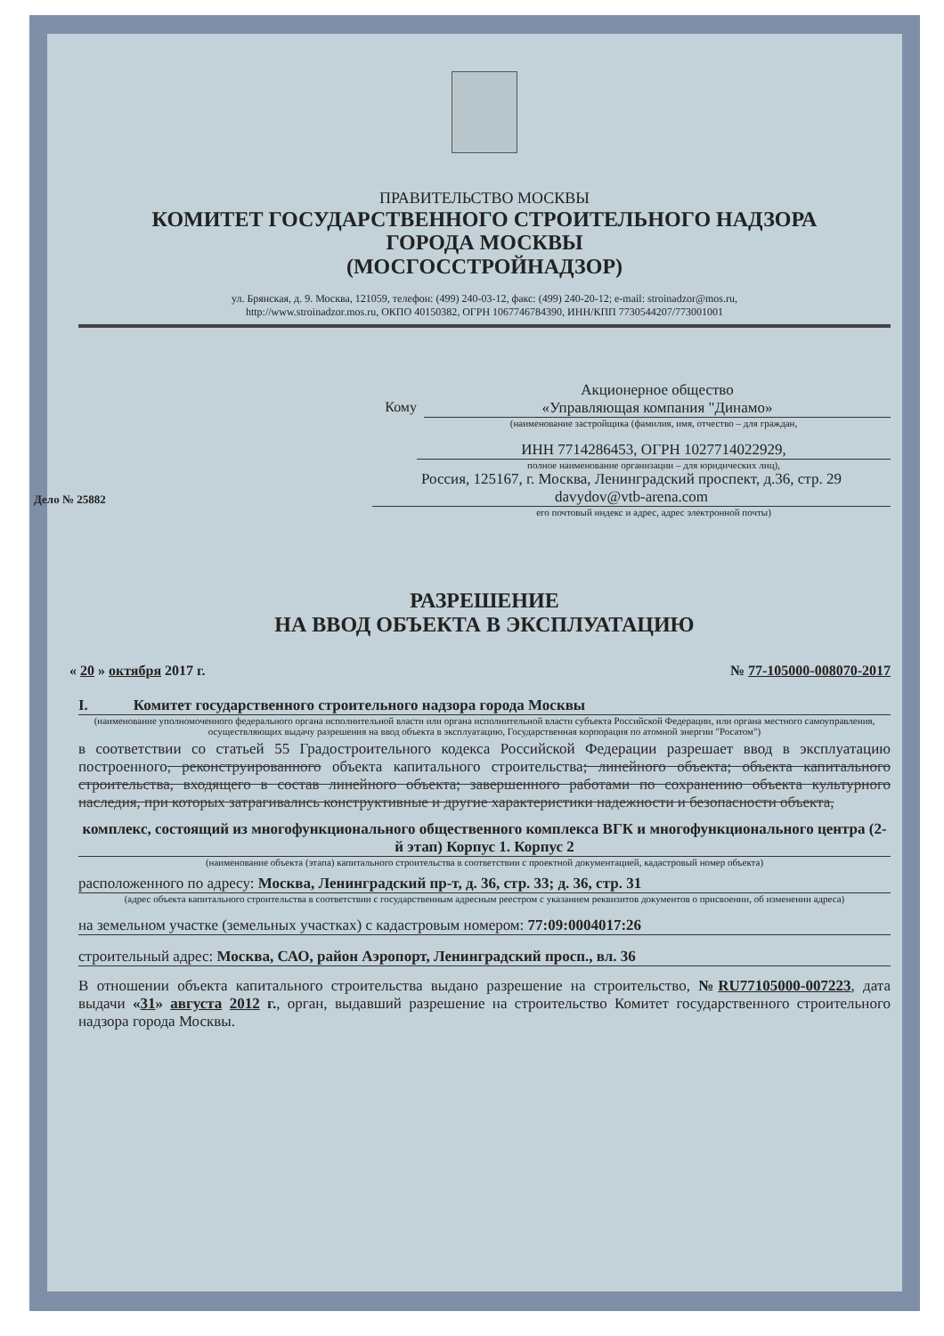ПРАВИТЕЛЬСТВО МОСКВЫ
КОМИТЕТ ГОСУДАРСТВЕННОГО СТРОИТЕЛЬНОГО НАДЗОРА
ГОРОДА МОСКВЫ
(МОСГОССТРОЙНАДЗОР)
ул. Брянская, д. 9. Москва, 121059, телефон: (499) 240-03-12, факс: (499) 240-20-12; e-mail: stroinadzor@mos.ru,
http://www.stroinadzor.mos.ru, ОКПО 40150382, ОГРН 1067746784390, ИНН/КПП 7730544207/773001001
Кому
Акционерное общество
«Управляющая компания "Динамо»
(наименование застройщика (фамилия, имя, отчество – для граждан,
ИНН 7714286453, ОГРН 1027714022929,
полное наименование организации – для юридических лиц),
Дело № 25882
Россия, 125167, г. Москва, Ленинградский проспект, д.36, стр. 29
davydov@vtb-arena.com
его почтовый индекс и адрес, адрес электронной почты)
РАЗРЕШЕНИЕ
НА ВВОД ОБЪЕКТА В ЭКСПЛУАТАЦИЮ
« 20 » октября 2017 г. № 77-105000-008070-2017
I. Комитет государственного строительного надзора города Москвы
(наименование уполномоченного федерального органа исполнительной власти или органа исполнительной власти субъекта Российской Федерации, или органа местного самоуправления, осуществляющих выдачу разрешения на ввод объекта в эксплуатацию, Государственная корпорация по атомной энергии "Росатом")
в соответствии со статьей 55 Градостроительного кодекса Российской Федерации разрешает ввод в эксплуатацию построенного, реконструированного объекта капитального строительства; линейного объекта; объекта капитального строительства, входящего в состав линейного объекта; завершенного работами по сохранению объекта культурного наследия, при которых затрагивались конструктивные и другие характеристики надежности и безопасности объекта,
комплекс, состоящий из многофункционального общественного комплекса ВГК и многофункционального центра (2-й этап) Корпус 1. Корпус 2
(наименование объекта (этапа) капитального строительства в соответствии с проектной документацией, кадастровый номер объекта)
расположенного по адресу: Москва, Ленинградский пр-т, д. 36, стр. 33; д. 36, стр. 31
(адрес объекта капитального строительства в соответствии с государственным адресным реестром с указанием реквизитов документов о присвоении, об изменении адреса)
на земельном участке (земельных участках) с кадастровым номером: 77:09:0004017:26
строительный адрес: Москва, САО, район Аэропорт, Ленинградский просп., вл. 36
В отношении объекта капитального строительства выдано разрешение на строительство, №RU77105000-007223, дата выдачи «31» августа 2012 г., орган, выдавший разрешение на строительство Комитет государственного строительного надзора города Москвы.